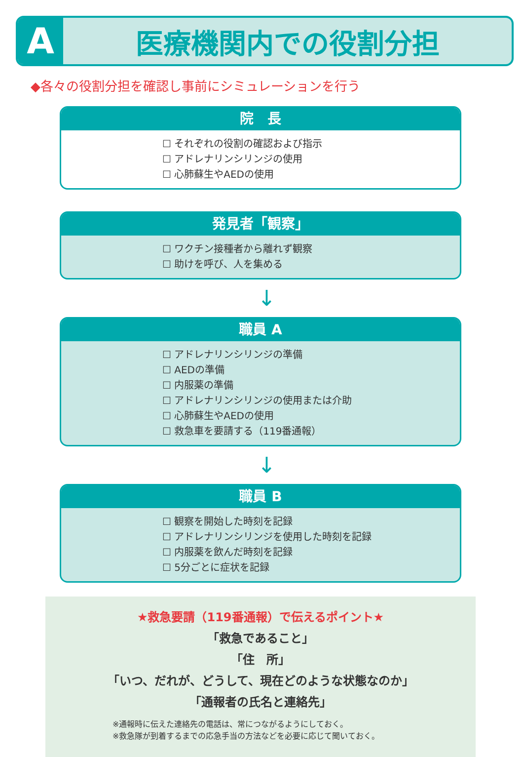A
医療機関内での役割分担
◆各々の役割分担を確認し事前にシミュレーションを行う
院　長
☐ それぞれの役割の確認および指示
☐ アドレナリンシリンジの使用
☐ 心肺蘇生やAEDの使用
発見者「観察」
☐ ワクチン接種者から離れず観察
☐ 助けを呼び、人を集める
↓
職員 A
☐ アドレナリンシリンジの準備
☐ AEDの準備
☐ 内服薬の準備
☐ アドレナリンシリンジの使用または介助
☐ 心肺蘇生やAEDの使用
☐ 救急車を要請する（119番通報）
↓
職員 B
☐ 観察を開始した時刻を記録
☐ アドレナリンシリンジを使用した時刻を記録
☐ 内服薬を飲んだ時刻を記録
☐ 5分ごとに症状を記録
★救急要請（119番通報）で伝えるポイント★
「救急であること」
「住　所」
「いつ、だれが、どうして、現在どのような状態なのか」
「通報者の氏名と連絡先」
※通報時に伝えた連絡先の電話は、常につながるようにしておく。
※救急隊が到着するまでの応急手当の方法などを必要に応じて聞いておく。